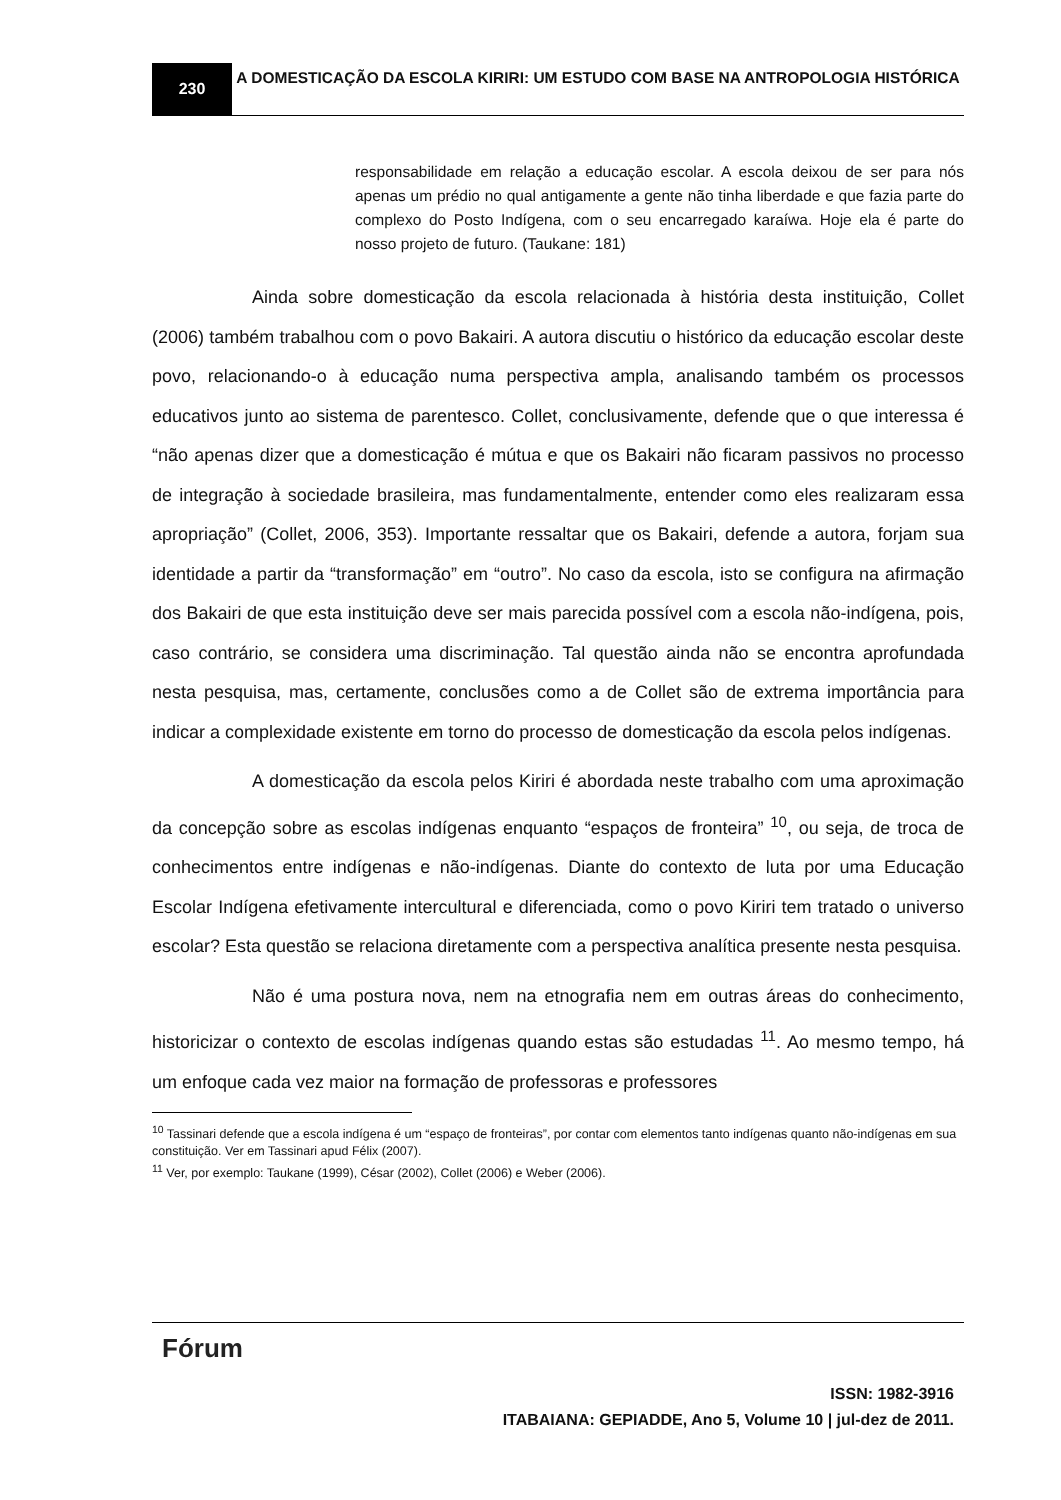230
A DOMESTICAÇÃO DA ESCOLA KIRIRI: UM ESTUDO COM BASE NA ANTROPOLOGIA HISTÓRICA
responsabilidade em relação a educação escolar. A escola deixou de ser para nós apenas um prédio no qual antigamente a gente não tinha liberdade e que fazia parte do complexo do Posto Indígena, com o seu encarregado karaíwa. Hoje ela é parte do nosso projeto de futuro. (Taukane: 181)
Ainda sobre domesticação da escola relacionada à história desta instituição, Collet (2006) também trabalhou com o povo Bakairi. A autora discutiu o histórico da educação escolar deste povo, relacionando-o à educação numa perspectiva ampla, analisando também os processos educativos junto ao sistema de parentesco. Collet, conclusivamente, defende que o que interessa é “não apenas dizer que a domesticação é mútua e que os Bakairi não ficaram passivos no processo de integração à sociedade brasileira, mas fundamentalmente, entender como eles realizaram essa apropriação” (Collet, 2006, 353). Importante ressaltar que os Bakairi, defende a autora, forjam sua identidade a partir da “transformação” em “outro”. No caso da escola, isto se configura na afirmação dos Bakairi de que esta instituição deve ser mais parecida possível com a escola não-indígena, pois, caso contrário, se considera uma discriminação. Tal questão ainda não se encontra aprofundada nesta pesquisa, mas, certamente, conclusões como a de Collet são de extrema importância para indicar a complexidade existente em torno do processo de domesticação da escola pelos indígenas.
A domesticação da escola pelos Kiriri é abordada neste trabalho com uma aproximação da concepção sobre as escolas indígenas enquanto “espaços de fronteira” <sup>10</sup>, ou seja, de troca de conhecimentos entre indígenas e não-indígenas. Diante do contexto de luta por uma Educação Escolar Indígena efetivamente intercultural e diferenciada, como o povo Kiriri tem tratado o universo escolar? Esta questão se relaciona diretamente com a perspectiva analítica presente nesta pesquisa.
Não é uma postura nova, nem na etnografia nem em outras áreas do conhecimento, historicizar o contexto de escolas indígenas quando estas são estudadas <sup>11</sup>. Ao mesmo tempo, há um enfoque cada vez maior na formação de professoras e professores
<sup>10</sup> Tassinari defende que a escola indígena é um “espaço de fronteiras”, por contar com elementos tanto indígenas quanto não-indígenas em sua constituição. Ver em Tassinari apud Félix (2007).
<sup>11</sup> Ver, por exemplo: Taukane (1999), César (2002), Collet (2006) e Weber (2006).
Fórum
ISSN: 1982-3916
ITABAIANA: GEPIADDE, Ano 5, Volume 10 | jul-dez de 2011.